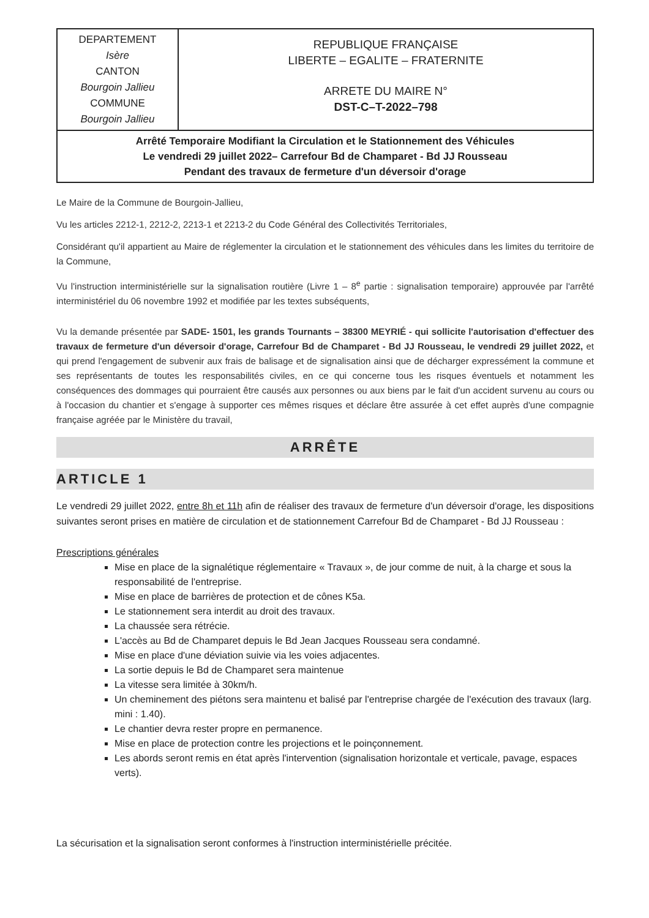DEPARTEMENT
Isère
CANTON
Bourgoin Jallieu
COMMUNE
Bourgoin Jallieu
REPUBLIQUE FRANÇAISE
LIBERTE – EGALITE – FRATERNITE
ARRETE DU MAIRE N°
DST-C–T-2022–798
Arrêté Temporaire Modifiant la Circulation et le Stationnement des Véhicules
Le vendredi 29 juillet 2022– Carrefour Bd de Champaret - Bd JJ Rousseau
Pendant des travaux de fermeture d'un déversoir d'orage
Le Maire de la Commune de Bourgoin-Jallieu,
Vu les articles 2212-1, 2212-2, 2213-1 et 2213-2 du Code Général des Collectivités Territoriales,
Considérant qu'il appartient au Maire de réglementer la circulation et le stationnement des véhicules dans les limites du territoire de la Commune,
Vu l'instruction interministérielle sur la signalisation routière (Livre 1 – 8<sup>e</sup> partie : signalisation temporaire) approuvée par l'arrêté interministériel du 06 novembre 1992 et modifiée par les textes subséquents,
Vu la demande présentée par SADE- 1501, les grands Tournants – 38300 MEYRIÉ - qui sollicite l'autorisation d'effectuer des travaux de fermeture d'un déversoir d'orage, Carrefour Bd de Champaret - Bd JJ Rousseau, le vendredi 29 juillet 2022, et qui prend l'engagement de subvenir aux frais de balisage et de signalisation ainsi que de décharger expressément la commune et ses représentants de toutes les responsabilités civiles, en ce qui concerne tous les risques éventuels et notamment les conséquences des dommages qui pourraient être causés aux personnes ou aux biens par le fait d'un accident survenu au cours ou à l'occasion du chantier et s'engage à supporter ces mêmes risques et déclare être assurée à cet effet auprès d'une compagnie française agréée par le Ministère du travail,
ARRÊTE
ARTICLE 1
Le vendredi 29 juillet 2022, entre 8h et 11h afin de réaliser des travaux de fermeture d'un déversoir d'orage, les dispositions suivantes seront prises en matière de circulation et de stationnement Carrefour Bd de Champaret - Bd JJ Rousseau :
Prescriptions générales
Mise en place de la signalétique réglementaire « Travaux », de jour comme de nuit, à la charge et sous la responsabilité de l'entreprise.
Mise en place de barrières de protection et de cônes K5a.
Le stationnement sera interdit au droit des travaux.
La chaussée sera rétrécie.
L'accès au Bd de Champaret depuis le Bd Jean Jacques Rousseau sera condamné.
Mise en place d'une déviation suivie via les voies adjacentes.
La sortie depuis le Bd de Champaret sera maintenue
La vitesse sera limitée à 30km/h.
Un cheminement des piétons sera maintenu et balisé par l'entreprise chargée de l'exécution des travaux (larg. mini : 1.40).
Le chantier devra rester propre en permanence.
Mise en place de protection contre les projections et le poinçonnement.
Les abords seront remis en état après l'intervention (signalisation horizontale et verticale, pavage, espaces verts).
La sécurisation et la signalisation seront conformes à l'instruction interministérielle précitée.